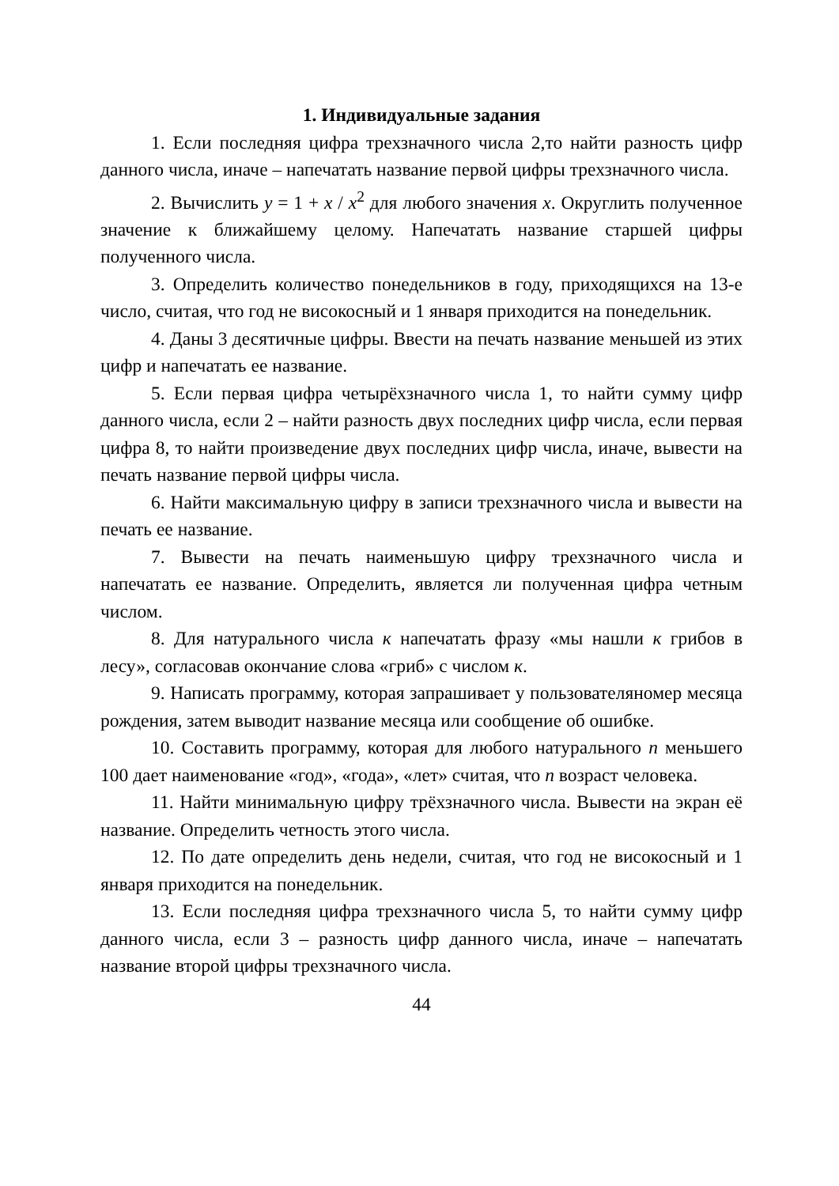1. Индивидуальные задания
1. Если последняя цифра трехзначного числа 2,то найти разность цифр данного числа, иначе – напечатать название первой цифры трехзначного числа.
2. Вычислить y = 1 + x / x<sup>2</sup> для любого значения x. Округлить полученное значение к ближайшему целому. Напечатать название старшей цифры полученного числа.
3. Определить количество понедельников в году, приходящихся на 13-е число, считая, что год не високосный и 1 января приходится на понедельник.
4. Даны 3 десятичные цифры. Ввести на печать название меньшей из этих цифр и напечатать ее название.
5. Если первая цифра четырёхзначного числа 1, то найти сумму цифр данного числа, если 2 – найти разность двух последних цифр числа, если первая цифра 8, то найти произведение двух последних цифр числа, иначе, вывести на печать название первой цифры числа.
6. Найти максимальную цифру в записи трехзначного числа и вывести на печать ее название.
7. Вывести на печать наименьшую цифру трехзначного числа и напечатать ее название. Определить, является ли полученная цифра четным числом.
8. Для натурального числа к напечатать фразу «мы нашли к грибов в лесу», согласовав окончание слова «гриб» с числом к.
9. Написать программу, которая запрашивает у пользователяномер месяца рождения, затем выводит название месяца или сообщение об ошибке.
10. Составить программу, которая для любого натурального n меньшего 100 дает наименование «год», «года», «лет» считая, что n возраст человека.
11. Найти минимальную цифру трёхзначного числа. Вывести на экран её название. Определить четность этого числа.
12. По дате определить день недели, считая, что год не високосный и 1 января приходится на понедельник.
13. Если последняя цифра трехзначного числа 5, то найти сумму цифр данного числа, если 3 – разность цифр данного числа, иначе – напечатать название второй цифры трехзначного числа.
44